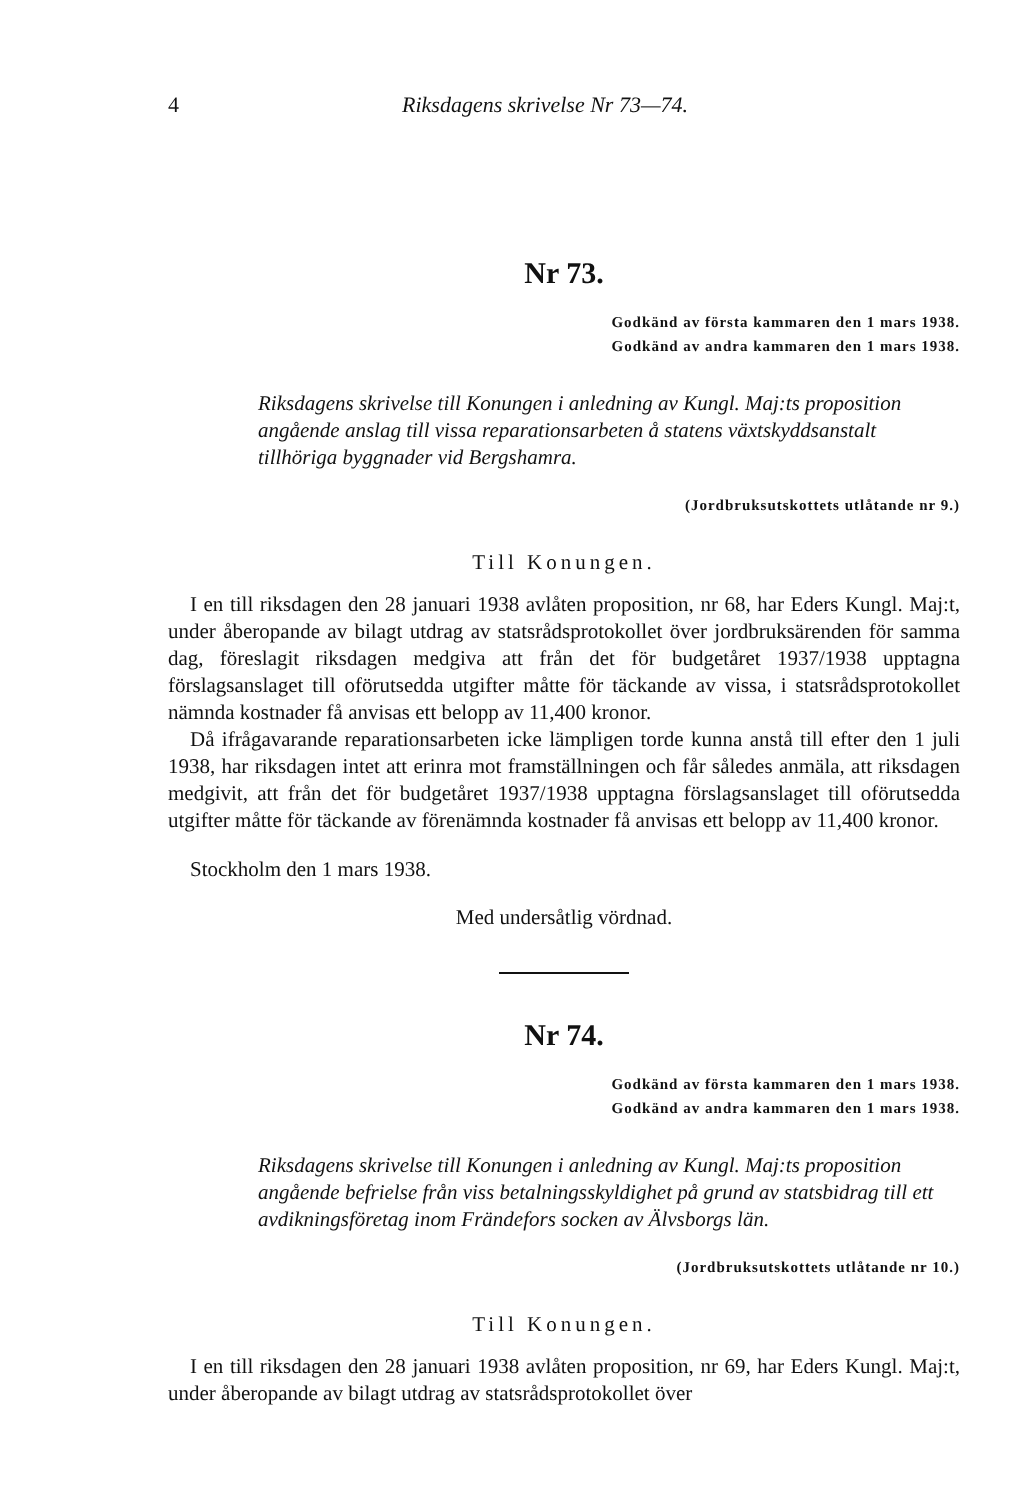4 Riksdagens skrivelse Nr 73—74.
Nr 73.
Godkänd av första kammaren den 1 mars 1938.
Godkänd av andra kammaren den 1 mars 1938.
Riksdagens skrivelse till Konungen i anledning av Kungl. Maj:ts proposition angående anslag till vissa reparationsarbeten å statens växtskyddsanstalt tillhöriga byggnader vid Bergshamra.
(Jordbruksutskottets utlåtande nr 9.)
Till Konungen.
I en till riksdagen den 28 januari 1938 avlåten proposition, nr 68, har Eders Kungl. Maj:t, under åberopande av bilagt utdrag av statsrådsprotokollet över jordbruksärenden för samma dag, föreslagit riksdagen medgiva att från det för budgetåret 1937/1938 upptagna förslagsanslaget till oförutsedda utgifter måtte för täckande av vissa, i statsrådsprotokollet nämnda kostnader få anvisas ett belopp av 11,400 kronor.
Då ifrågavarande reparationsarbeten icke lämpligen torde kunna anstå till efter den 1 juli 1938, har riksdagen intet att erinra mot framställningen och får således anmäla, att riksdagen medgivit, att från det för budgetåret 1937/1938 upptagna förslagsanslaget till oförutsedda utgifter måtte för täckande av förenämnda kostnader få anvisas ett belopp av 11,400 kronor.
Stockholm den 1 mars 1938.
Med undersåtlig vördnad.
Nr 74.
Godkänd av första kammaren den 1 mars 1938.
Godkänd av andra kammaren den 1 mars 1938.
Riksdagens skrivelse till Konungen i anledning av Kungl. Maj:ts proposition angående befrielse från viss betalningsskyldighet på grund av statsbidrag till ett avdikningsföretag inom Frändefors socken av Älvsborgs län.
(Jordbruksutskottets utlåtande nr 10.)
Till Konungen.
I en till riksdagen den 28 januari 1938 avlåten proposition, nr 69, har Eders Kungl. Maj:t, under åberopande av bilagt utdrag av statsrådsprotokollet över